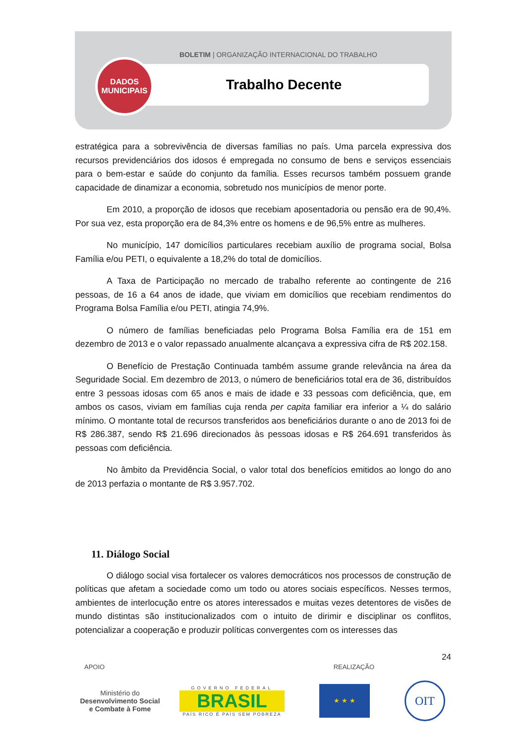BOLETIM | ORGANIZAÇÃO INTERNACIONAL DO TRABALHO
Trabalho Decente
DADOS
MUNICIPAIS
estratégica para a sobrevivência de diversas famílias no país. Uma parcela expressiva dos recursos previdenciários dos idosos é empregada no consumo de bens e serviços essenciais para o bem-estar e saúde do conjunto da família. Esses recursos também possuem grande capacidade de dinamizar a economia, sobretudo nos municípios de menor porte.
Em 2010, a proporção de idosos que recebiam aposentadoria ou pensão era de 90,4%. Por sua vez, esta proporção era de 84,3% entre os homens e de 96,5% entre as mulheres.
No município, 147 domicílios particulares recebiam auxílio de programa social, Bolsa Família e/ou PETI, o equivalente a 18,2% do total de domicílios.
A Taxa de Participação no mercado de trabalho referente ao contingente de 216 pessoas, de 16 a 64 anos de idade, que viviam em domicílios que recebiam rendimentos do Programa Bolsa Família e/ou PETI, atingia 74,9%.
O número de famílias beneficiadas pelo Programa Bolsa Família era de 151 em dezembro de 2013 e o valor repassado anualmente alcançava a expressiva cifra de R$ 202.158.
O Benefício de Prestação Continuada também assume grande relevância na área da Seguridade Social. Em dezembro de 2013, o número de beneficiários total era de 36, distribuídos entre 3 pessoas idosas com 65 anos e mais de idade e 33 pessoas com deficiência, que, em ambos os casos, viviam em famílias cuja renda per capita familiar era inferior a ¼ do salário mínimo. O montante total de recursos transferidos aos beneficiários durante o ano de 2013 foi de R$ 286.387, sendo R$ 21.696 direcionados às pessoas idosas e R$ 264.691 transferidos às pessoas com deficiência.
No âmbito da Previdência Social, o valor total dos benefícios emitidos ao longo do ano de 2013 perfazia o montante de R$ 3.957.702.
11. Diálogo Social
O diálogo social visa fortalecer os valores democráticos nos processos de construção de políticas que afetam a sociedade como um todo ou atores sociais específicos. Nesses termos, ambientes de interlocução entre os atores interessados e muitas vezes detentores de visões de mundo distintas são institucionalizados com o intuito de dirimir e disciplinar os conflitos, potencializar a cooperação e produzir políticas convergentes com os interesses das
24
APOIO REALIZAÇÃO
Ministério do
Desenvolvimento Social
e Combate à Fome
GOVERNO FEDERAL
BRASIL
PAÍS RICO É PAÍS SEM POBREZA
★ ★ ★
OIT